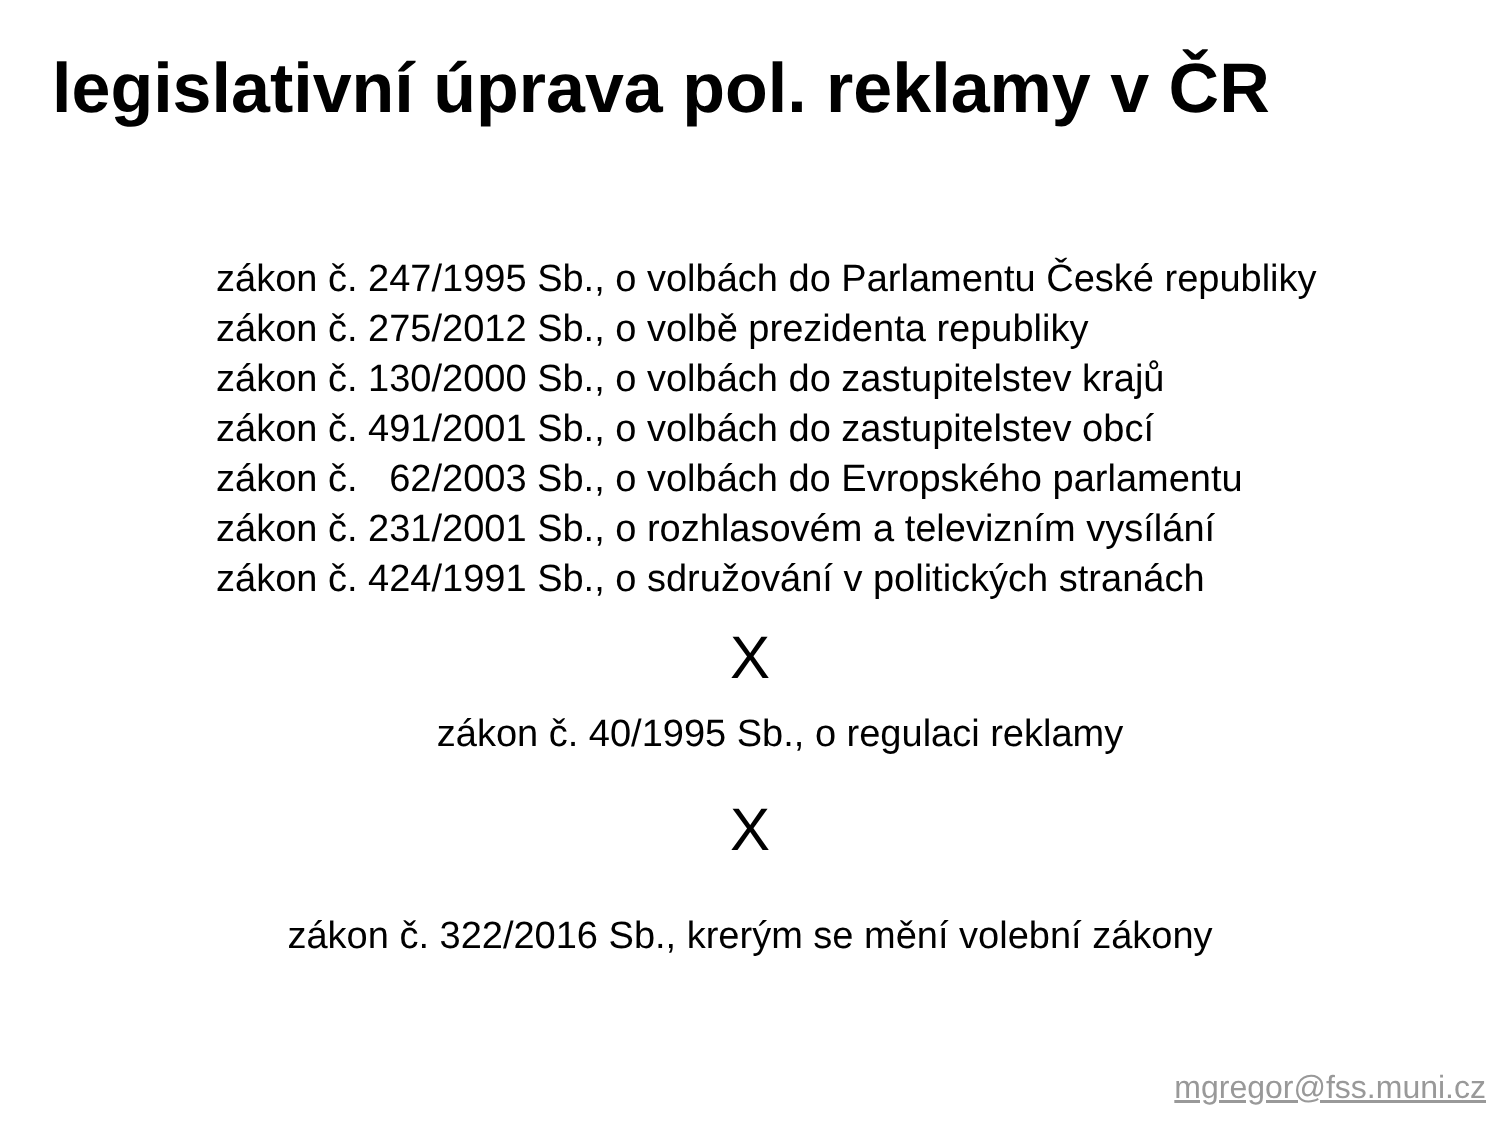legislativní úprava pol. reklamy v ČR
zákon č. 247/1995 Sb., o volbách do Parlamentu České republiky
zákon č. 275/2012 Sb., o volbě prezidenta republiky
zákon č. 130/2000 Sb., o volbách do zastupitelstev krajů
zákon č. 491/2001 Sb., o volbách do zastupitelstev obcí
zákon č. 62/2003 Sb., o volbách do Evropského parlamentu
zákon č. 231/2001 Sb., o rozhlasovém a televizním vysílání
zákon č. 424/1991 Sb., o sdružování v politických stranách
X
zákon č. 40/1995 Sb., o regulaci reklamy
X
zákon č. 322/2016 Sb., krerým se mění volební zákony
mgregor@fss.muni.cz